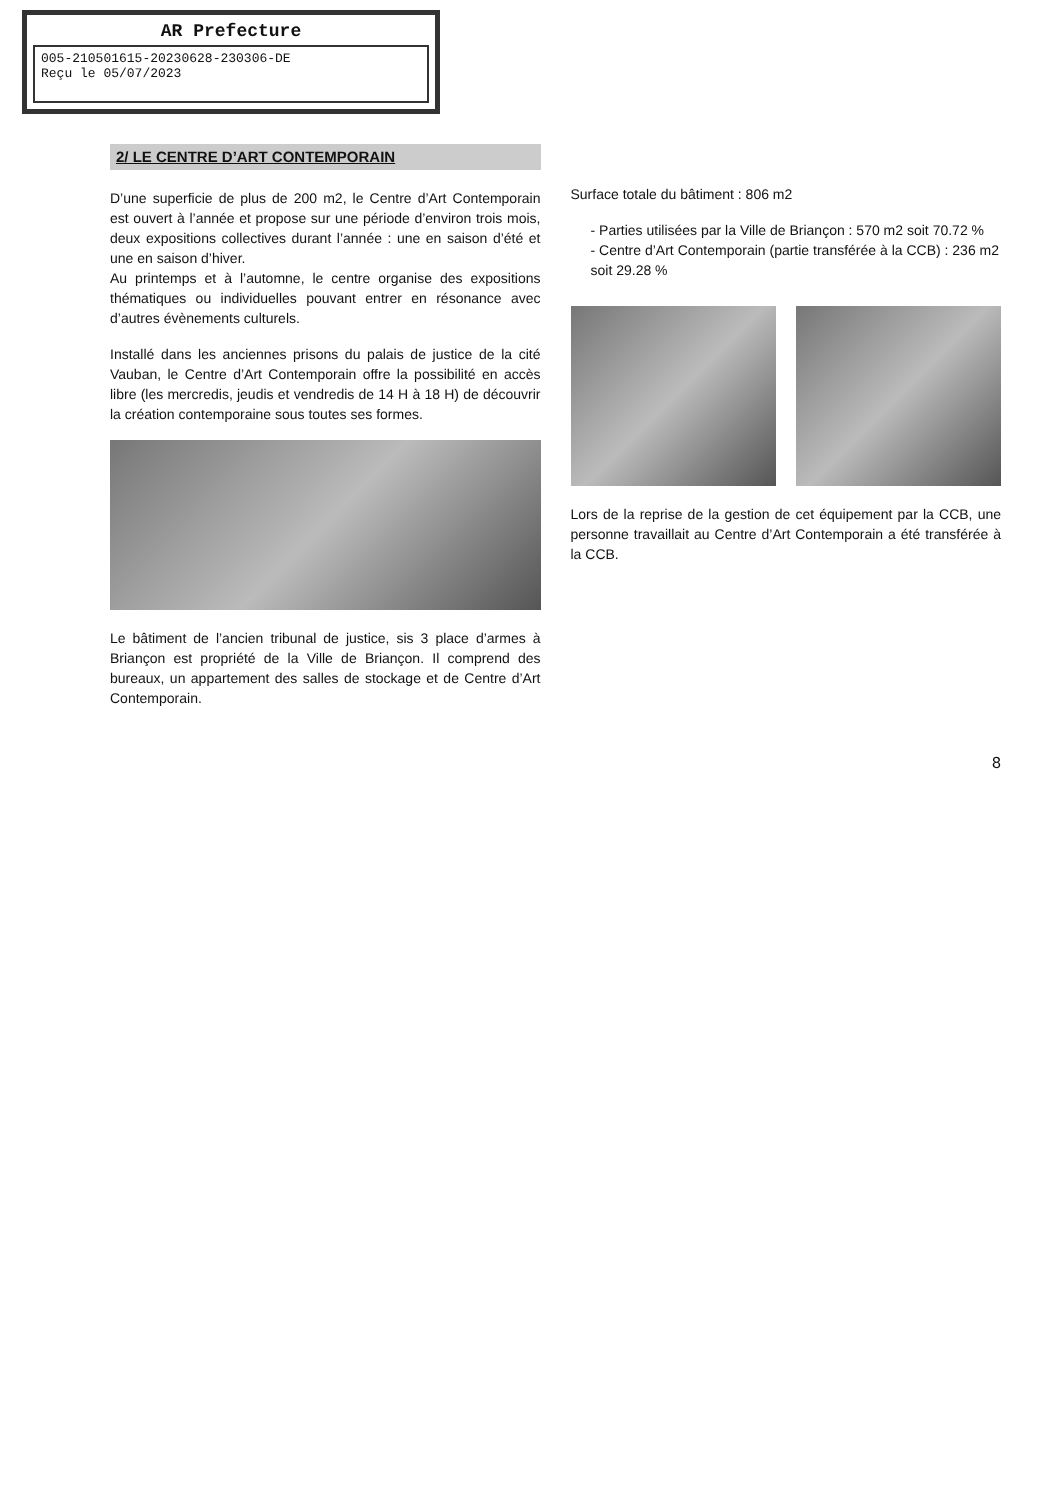AR Prefecture
005-210501615-20230628-230306-DE
Reçu le 05/07/2023
2/ LE CENTRE D’ART CONTEMPORAIN
D’une superficie de plus de 200 m2, le Centre d’Art Contemporain est ouvert à l’année et propose sur une période d’environ trois mois, deux expositions collectives durant l’année : une en saison d’été et une en saison d’hiver.
Au printemps et à l’automne, le centre organise des expositions thématiques ou individuelles pouvant entrer en résonance avec d’autres évènements culturels.
Installé dans les anciennes prisons du palais de justice de la cité Vauban, le Centre d’Art Contemporain offre la possibilité en accès libre (les mercredis, jeudis et vendredis de 14 H à 18 H) de découvrir la création contemporaine sous toutes ses formes.
Le bâtiment de l’ancien tribunal de justice, sis 3 place d’armes à Briançon est propriété de la Ville de Briançon. Il comprend des bureaux, un appartement des salles de stockage et de Centre d’Art Contemporain.
Surface totale du bâtiment : 806 m2
- Parties utilisées par la Ville de Briançon : 570 m2 soit 70.72 %
- Centre d’Art Contemporain (partie transférée à la CCB) : 236 m2 soit 29.28 %
Lors de la reprise de la gestion de cet équipement par la CCB, une personne travaillait au Centre d’Art Contemporain a été transférée à la CCB.
8